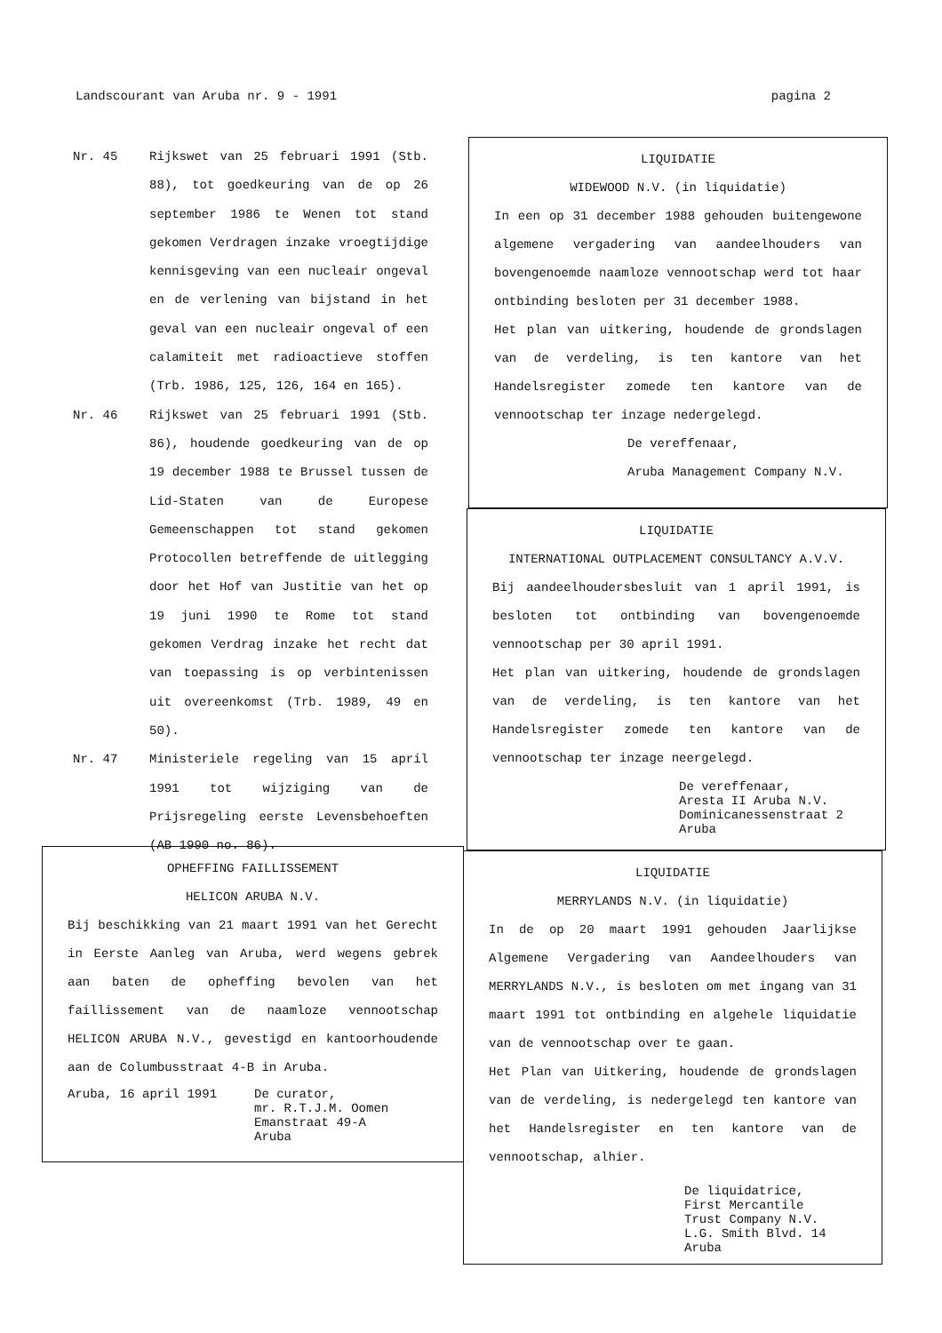Landscourant van Aruba nr. 9 - 1991 pagina 2
Nr. 45
Rijkswet van 25 februari 1991 (Stb. 88), tot goedkeuring van de op 26 september 1986 te Wenen tot stand gekomen Verdragen inzake vroegtijdige kennisgeving van een nucleair ongeval en de verlening van bijstand in het geval van een nucleair ongeval of een calamiteit met radioactieve stoffen (Trb. 1986, 125, 126, 164 en 165).
Nr. 46
Rijkswet van 25 februari 1991 (Stb. 86), houdende goedkeuring van de op 19 december 1988 te Brussel tussen de Lid-Staten van de Europese Gemeenschappen tot stand gekomen Protocollen betreffende de uitlegging door het Hof van Justitie van het op 19 juni 1990 te Rome tot stand gekomen Verdrag inzake het recht dat van toepassing is op verbintenissen uit overeenkomst (Trb. 1989, 49 en 50).
Nr. 47
Ministeriele regeling van 15 april 1991 tot wijziging van de Prijsregeling eerste Levensbehoeften (AB 1990 no. 86).
LIQUIDATIE
WIDEWOOD N.V. (in liquidatie)
In een op 31 december 1988 gehouden buitengewone algemene vergadering van aandeelhouders van bovengenoemde naamloze vennootschap werd tot haar ontbinding besloten per 31 december 1988.
Het plan van uitkering, houdende de grondslagen van de verdeling, is ten kantore van het Handelsregister zomede ten kantore van de vennootschap ter inzage nedergelegd.
De vereffenaar,
Aruba Management Company N.V.
LIQUIDATIE
INTERNATIONAL OUTPLACEMENT CONSULTANCY A.V.V.
Bij aandeelhoudersbesluit van 1 april 1991, is besloten tot ontbinding van bovengenoemde vennootschap per 30 april 1991.
Het plan van uitkering, houdende de grondslagen van de verdeling, is ten kantore van het Handelsregister zomede ten kantore van de vennootschap ter inzage neergelegd.
De vereffenaar,
Aresta II Aruba N.V.
Dominicanessenstraat 2
Aruba
OPHEFFING FAILLISSEMENT
HELICON ARUBA N.V.
Bij beschikking van 21 maart 1991 van het Gerecht in Eerste Aanleg van Aruba, werd wegens gebrek aan baten de opheffing bevolen van het faillissement van de naamloze vennootschap HELICON ARUBA N.V., gevestigd en kantoorhoudende aan de Columbusstraat 4-B in Aruba.
Aruba, 16 april 1991 De curator,
mr. R.T.J.M. Oomen
Emanstraat 49-A
Aruba
LIQUIDATIE
MERRYLANDS N.V. (in liquidatie)
In de op 20 maart 1991 gehouden Jaarlijkse Algemene Vergadering van Aandeelhouders van MERRYLANDS N.V., is besloten om met ingang van 31 maart 1991 tot ontbinding en algehele liquidatie van de vennootschap over te gaan.
Het Plan van Uitkering, houdende de grondslagen van de verdeling, is nedergelegd ten kantore van het Handelsregister en ten kantore van de vennootschap, alhier.
De liquidatrice,
First Mercantile
Trust Company N.V.
L.G. Smith Blvd. 14
Aruba